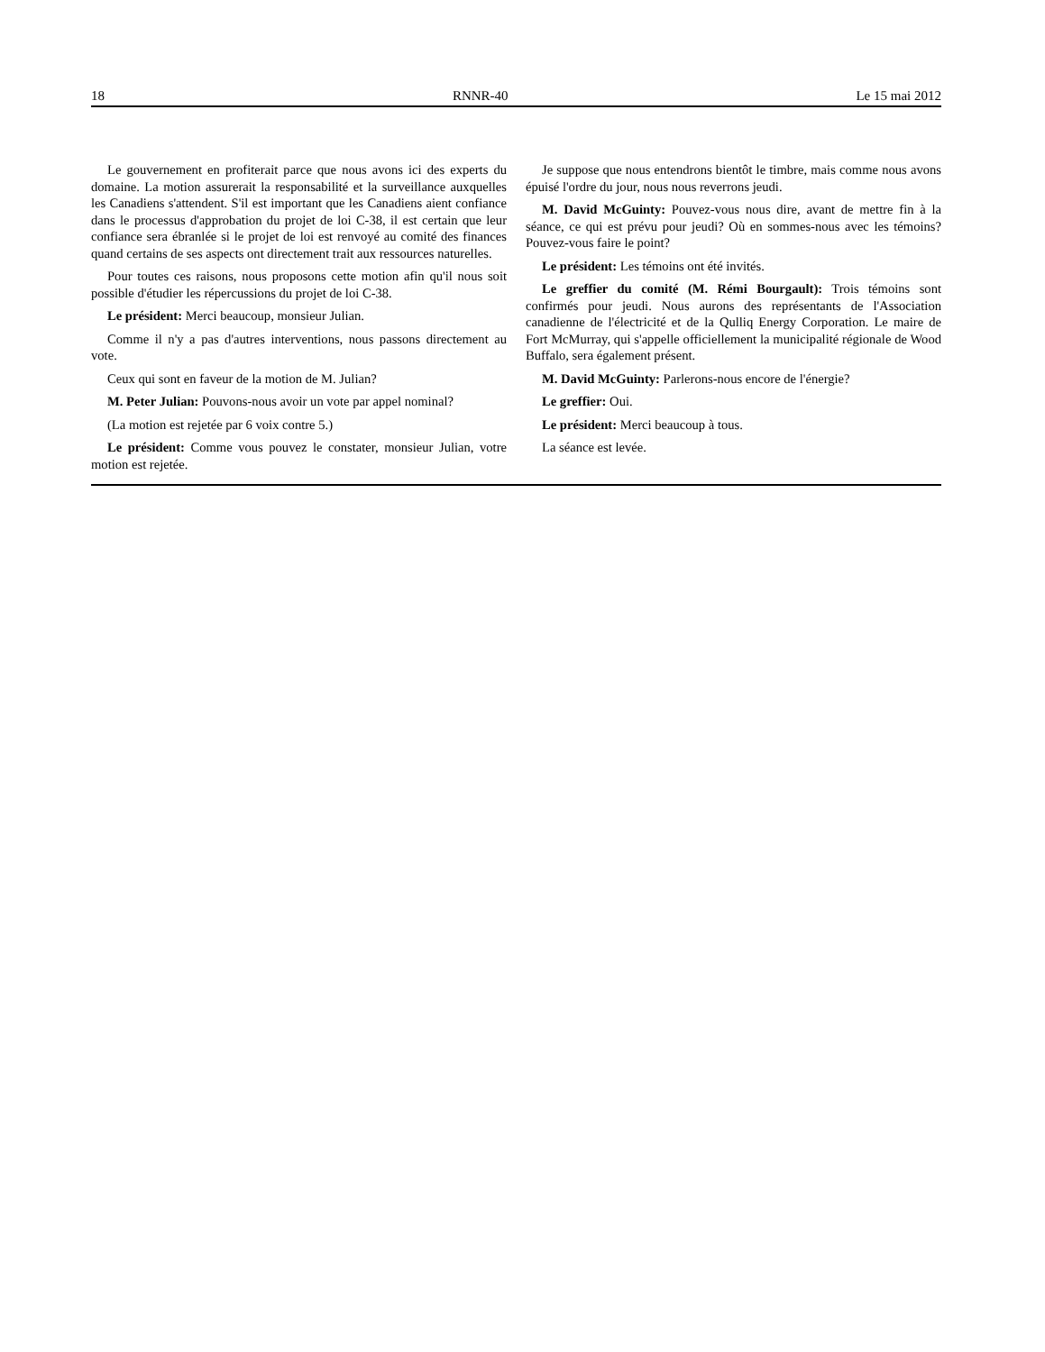18 RNNR-40 Le 15 mai 2012
Le gouvernement en profiterait parce que nous avons ici des experts du domaine. La motion assurerait la responsabilité et la surveillance auxquelles les Canadiens s'attendent. S'il est important que les Canadiens aient confiance dans le processus d'approbation du projet de loi C-38, il est certain que leur confiance sera ébranlée si le projet de loi est renvoyé au comité des finances quand certains de ses aspects ont directement trait aux ressources naturelles.
Pour toutes ces raisons, nous proposons cette motion afin qu'il nous soit possible d'étudier les répercussions du projet de loi C-38.
Le président: Merci beaucoup, monsieur Julian.
Comme il n'y a pas d'autres interventions, nous passons directement au vote.
Ceux qui sont en faveur de la motion de M. Julian?
M. Peter Julian: Pouvons-nous avoir un vote par appel nominal?
(La motion est rejetée par 6 voix contre 5.)
Le président: Comme vous pouvez le constater, monsieur Julian, votre motion est rejetée.
Je suppose que nous entendrons bientôt le timbre, mais comme nous avons épuisé l'ordre du jour, nous nous reverrons jeudi.
M. David McGuinty: Pouvez-vous nous dire, avant de mettre fin à la séance, ce qui est prévu pour jeudi? Où en sommes-nous avec les témoins? Pouvez-vous faire le point?
Le président: Les témoins ont été invités.
Le greffier du comité (M. Rémi Bourgault): Trois témoins sont confirmés pour jeudi. Nous aurons des représentants de l'Association canadienne de l'électricité et de la Qulliq Energy Corporation. Le maire de Fort McMurray, qui s'appelle officiellement la municipalité régionale de Wood Buffalo, sera également présent.
M. David McGuinty: Parlerons-nous encore de l'énergie?
Le greffier: Oui.
Le président: Merci beaucoup à tous.
La séance est levée.